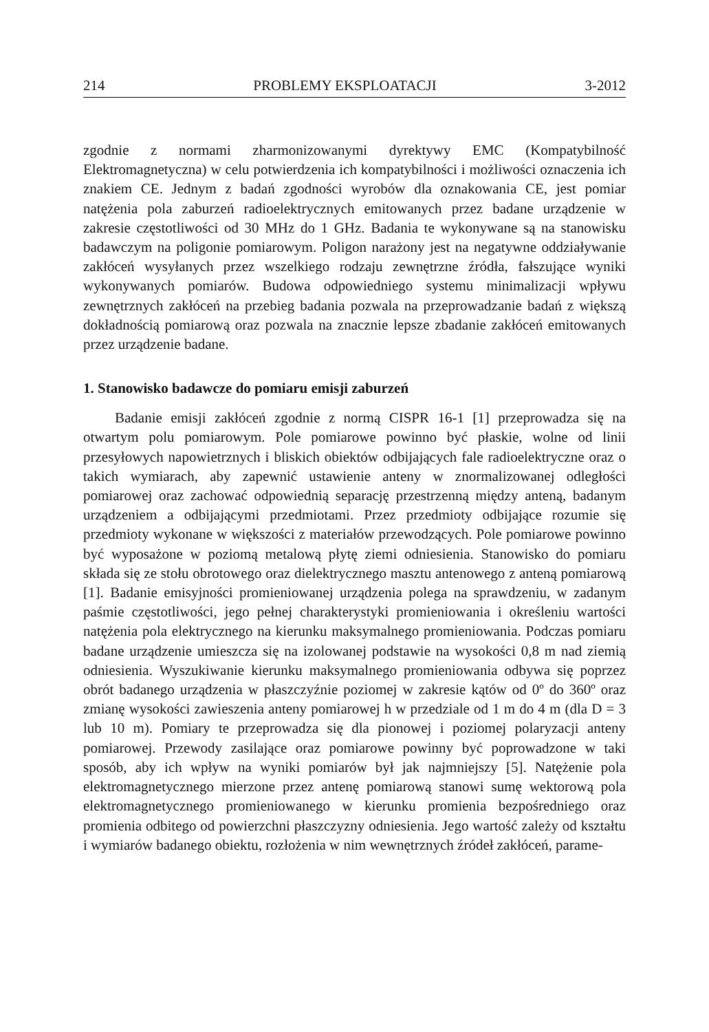214 PROBLEMY EKSPLOATACJI 3-2012
zgodnie z normami zharmonizowanymi dyrektywy EMC (Kompatybilność Elektromagnetyczna) w celu potwierdzenia ich kompatybilności i możliwości oznaczenia ich znakiem CE. Jednym z badań zgodności wyrobów dla oznakowania CE, jest pomiar natężenia pola zaburzeń radioelektrycznych emitowanych przez badane urządzenie w zakresie częstotliwości od 30 MHz do 1 GHz. Badania te wykonywane są na stanowisku badawczym na poligonie pomiarowym. Poligon narażony jest na negatywne oddziaływanie zakłóceń wysyłanych przez wszelkiego rodzaju zewnętrzne źródła, fałszujące wyniki wykonywanych pomiarów. Budowa odpowiedniego systemu minimalizacji wpływu zewnętrznych zakłóceń na przebieg badania pozwala na przeprowadzanie badań z większą dokładnością pomiarową oraz pozwala na znacznie lepsze zbadanie zakłóceń emitowanych przez urządzenie badane.
1. Stanowisko badawcze do pomiaru emisji zaburzeń
Badanie emisji zakłóceń zgodnie z normą CISPR 16-1 [1] przeprowadza się na otwartym polu pomiarowym. Pole pomiarowe powinno być płaskie, wolne od linii przesyłowych napowietrznych i bliskich obiektów odbijających fale radioelektryczne oraz o takich wymiarach, aby zapewnić ustawienie anteny w znormalizowanej odległości pomiarowej oraz zachować odpowiednią separację przestrzenną między anteną, badanym urządzeniem a odbijającymi przedmiotami. Przez przedmioty odbijające rozumie się przedmioty wykonane w większości z materiałów przewodzących. Pole pomiarowe powinno być wyposażone w poziomą metalową płytę ziemi odniesienia. Stanowisko do pomiaru składa się ze stołu obrotowego oraz dielektrycznego masztu antenowego z anteną pomiarową [1]. Badanie emisyjności promieniowanej urządzenia polega na sprawdzeniu, w zadanym paśmie częstotliwości, jego pełnej charakterystyki promieniowania i określeniu wartości natężenia pola elektrycznego na kierunku maksymalnego promieniowania. Podczas pomiaru badane urządzenie umieszcza się na izolowanej podstawie na wysokości 0,8 m nad ziemią odniesienia. Wyszukiwanie kierunku maksymalnego promieniowania odbywa się poprzez obrót badanego urządzenia w płaszczyźnie poziomej w zakresie kątów od 0º do 360º oraz zmianę wysokości zawieszenia anteny pomiarowej h w przedziale od 1 m do 4 m (dla D = 3 lub 10 m). Pomiary te przeprowadza się dla pionowej i poziomej polaryzacji anteny pomiarowej. Przewody zasilające oraz pomiarowe powinny być poprowadzone w taki sposób, aby ich wpływ na wyniki pomiarów był jak najmniejszy [5]. Natężenie pola elektromagnetycznego mierzone przez antenę pomiarową stanowi sumę wektorową pola elektromagnetycznego promieniowanego w kierunku promienia bezpośredniego oraz promienia odbitego od powierzchni płaszczyzny odniesienia. Jego wartość zależy od kształtu i wymiarów badanego obiektu, rozłożenia w nim wewnętrznych źródeł zakłóceń, parame-